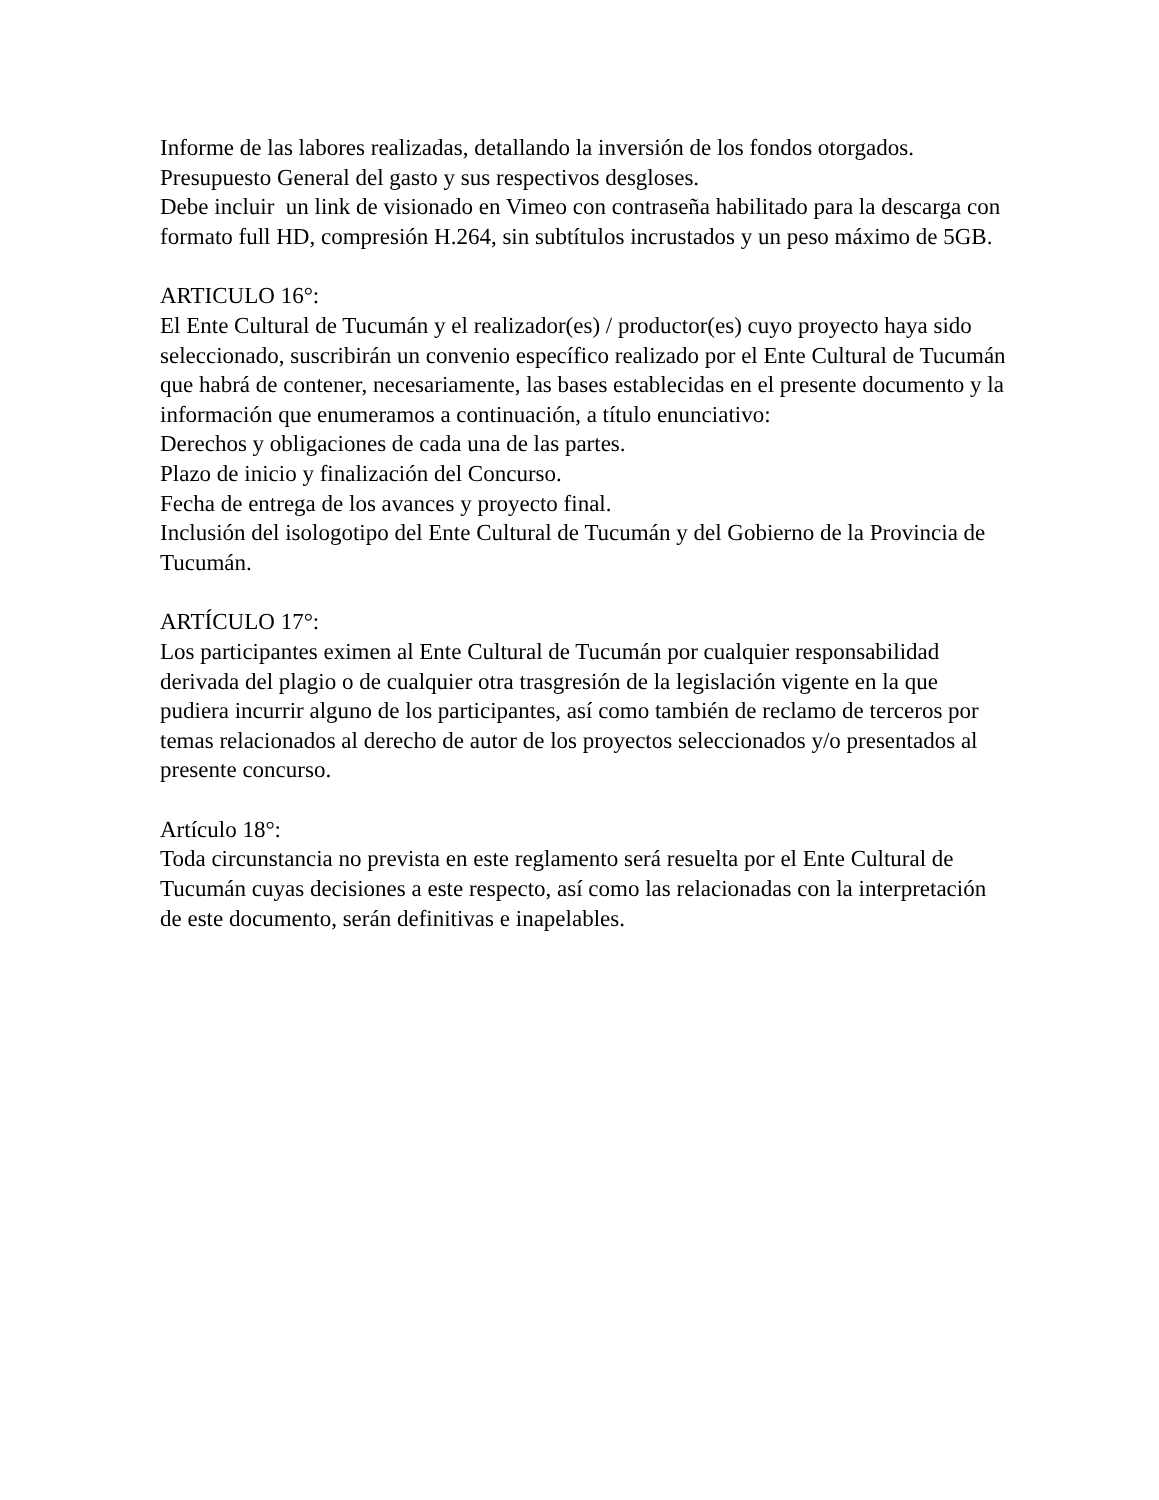Informe de las labores realizadas, detallando la inversión de los fondos otorgados. Presupuesto General del gasto y sus respectivos desgloses.
Debe incluir un link de visionado en Vimeo con contraseña habilitado para la descarga con formato full HD, compresión H.264, sin subtítulos incrustados y un peso máximo de 5GB.
ARTICULO 16°:
El Ente Cultural de Tucumán y el realizador(es) / productor(es) cuyo proyecto haya sido seleccionado, suscribirán un convenio específico realizado por el Ente Cultural de Tucumán que habrá de contener, necesariamente, las bases establecidas en el presente documento y la información que enumeramos a continuación, a título enunciativo:
Derechos y obligaciones de cada una de las partes.
Plazo de inicio y finalización del Concurso.
Fecha de entrega de los avances y proyecto final.
Inclusión del isologotipo del Ente Cultural de Tucumán y del Gobierno de la Provincia de Tucumán.
ARTÍCULO 17°:
Los participantes eximen al Ente Cultural de Tucumán por cualquier responsabilidad derivada del plagio o de cualquier otra trasgresión de la legislación vigente en la que pudiera incurrir alguno de los participantes, así como también de reclamo de terceros por temas relacionados al derecho de autor de los proyectos seleccionados y/o presentados al presente concurso.
Artículo 18°:
Toda circunstancia no prevista en este reglamento será resuelta por el Ente Cultural de Tucumán cuyas decisiones a este respecto, así como las relacionadas con la interpretación de este documento, serán definitivas e inapelables.